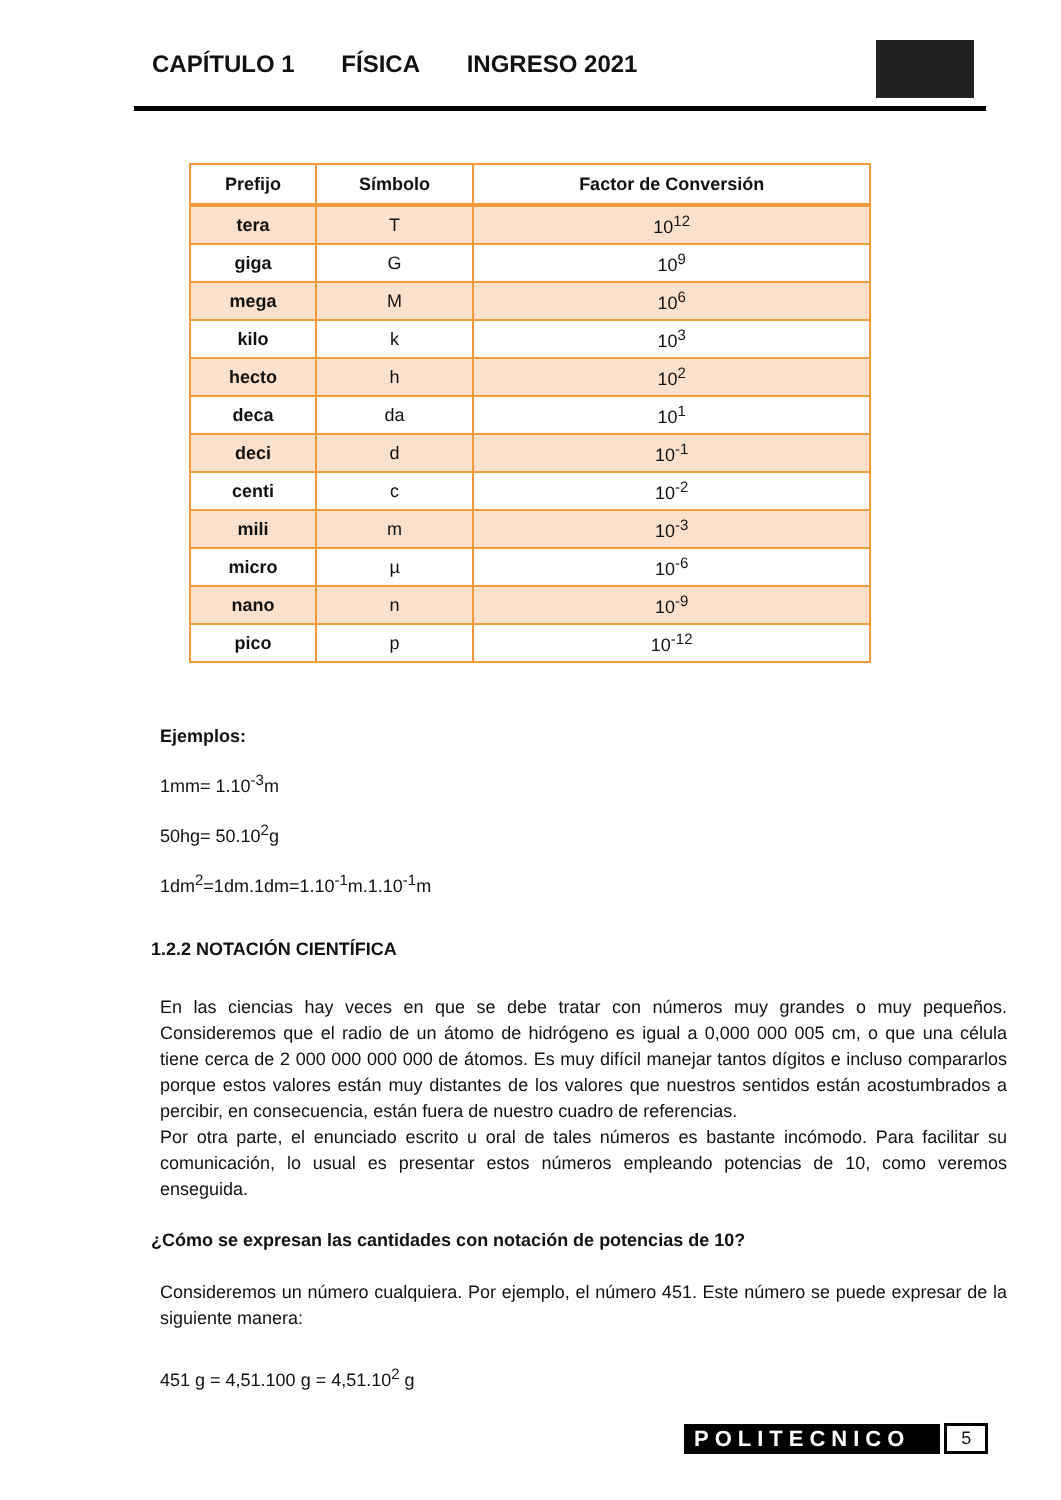CAPÍTULO 1 FÍSICA INGRESO 2021
| Prefijo | Símbolo | Factor de Conversión |
| --- | --- | --- |
| tera | T | 10<sup>12</sup> |
| giga | G | 10<sup>9</sup> |
| mega | M | 10<sup>6</sup> |
| kilo | k | 10<sup>3</sup> |
| hecto | h | 10<sup>2</sup> |
| deca | da | 10<sup>1</sup> |
| deci | d | 10<sup>-1</sup> |
| centi | c | 10<sup>-2</sup> |
| mili | m | 10<sup>-3</sup> |
| micro | µ | 10<sup>-6</sup> |
| nano | n | 10<sup>-9</sup> |
| pico | p | 10<sup>-12</sup> |
Ejemplos:
1mm= 1.10<sup>-3</sup>m
50hg= 50.10<sup>2</sup>g
1dm<sup>2</sup>=1dm.1dm=1.10<sup>-1</sup>m.1.10<sup>-1</sup>m
1.2.2 NOTACIÓN CIENTÍFICA
En las ciencias hay veces en que se debe tratar con números muy grandes o muy pequeños. Consideremos que el radio de un átomo de hidrógeno es igual a 0,000 000 005 cm, o que una célula tiene cerca de 2 000 000 000 000 de átomos. Es muy difícil manejar tantos dígitos e incluso compararlos porque estos valores están muy distantes de los valores que nuestros sentidos están acostumbrados a percibir, en consecuencia, están fuera de nuestro cuadro de referencias.
Por otra parte, el enunciado escrito u oral de tales números es bastante incómodo. Para facilitar su comunicación, lo usual es presentar estos números empleando potencias de 10, como veremos enseguida.
¿Cómo se expresan las cantidades con notación de potencias de 10?
Consideremos un número cualquiera. Por ejemplo, el número 451. Este número se puede expresar de la siguiente manera:
451 g = 4,51.100 g = 4,51.10<sup>2</sup> g
POLITECNICO 5